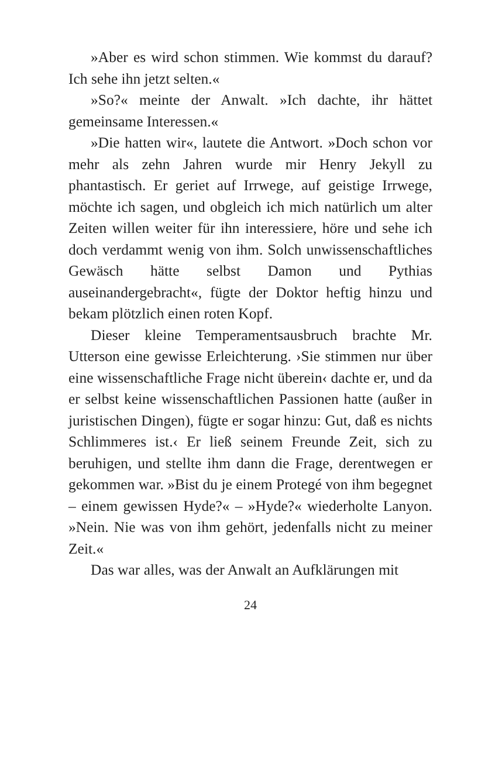»Aber es wird schon stimmen. Wie kommst du dar­auf? Ich sehe ihn jetzt selten.«
»So?« meinte der Anwalt. »Ich dachte, ihr hättet gemeinsame Interessen.«
»Die hatten wir«, lautete die Antwort. »Doch schon vor mehr als zehn Jahren wurde mir Henry Jekyll zu phantastisch. Er geriet auf Irrwege, auf geistige Irr­wege, möchte ich sagen, und obgleich ich mich natürlich um alter Zeiten willen weiter für ihn inter­essiere, höre und sehe ich doch verdammt wenig von ihm. Solch unwissenschaftliches Gewäsch hätte selbst Damon und Pythias auseinandergebracht«, fügte der Doktor heftig hinzu und bekam plötzlich einen roten Kopf.
Dieser kleine Temperamentsausbruch brachte Mr. Utterson eine gewisse Erleichterung. ›Sie stimmen nur über eine wissenschaftliche Frage nicht überein‹ dachte er, und da er selbst keine wissenschaftlichen Passionen hatte (außer in juristischen Dingen), fügte er sogar hinzu: Gut, daß es nichts Schlimmeres ist.‹ Er ließ seinem Freunde Zeit, sich zu beruhigen, und stellte ihm dann die Frage, derentwegen er gekom­men war. »Bist du je einem Protegé von ihm begegnet – einem gewissen Hyde?« – »Hyde?« wiederholte Lanyon. »Nein. Nie was von ihm gehört, jedenfalls nicht zu meiner Zeit.«
Das war alles, was der Anwalt an Aufklärungen mit
24